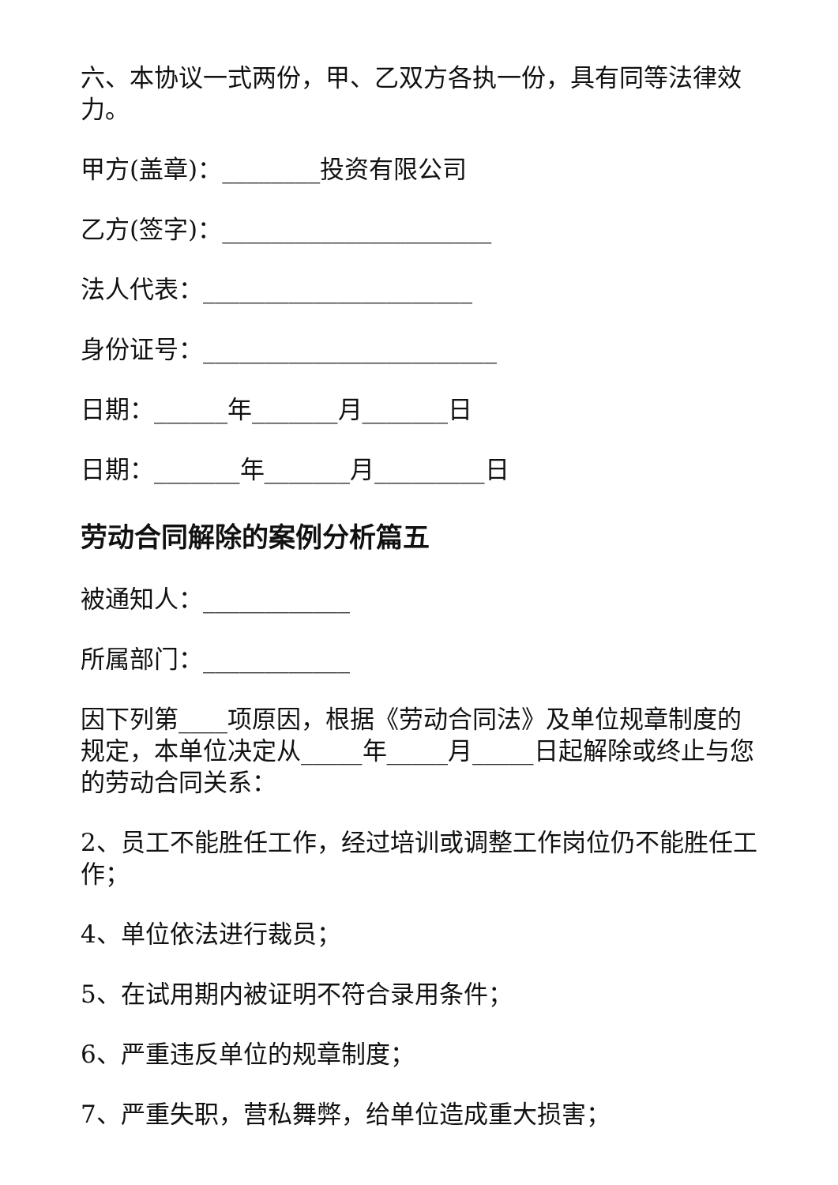六、本协议一式两份，甲、乙双方各执一份，具有同等法律效力。
甲方(盖章)：________投资有限公司
乙方(签字)：______________________
法人代表：______________________
身份证号：________________________
日期：______年_______月_______日
日期：_______年_______月_________日
劳动合同解除的案例分析篇五
被通知人：____________
所属部门：____________
因下列第____项原因，根据《劳动合同法》及单位规章制度的规定，本单位决定从_____年_____月_____日起解除或终止与您的劳动合同关系：
2、员工不能胜任工作，经过培训或调整工作岗位仍不能胜任工作；
4、单位依法进行裁员；
5、在试用期内被证明不符合录用条件；
6、严重违反单位的规章制度；
7、严重失职，营私舞弊，给单位造成重大损害；